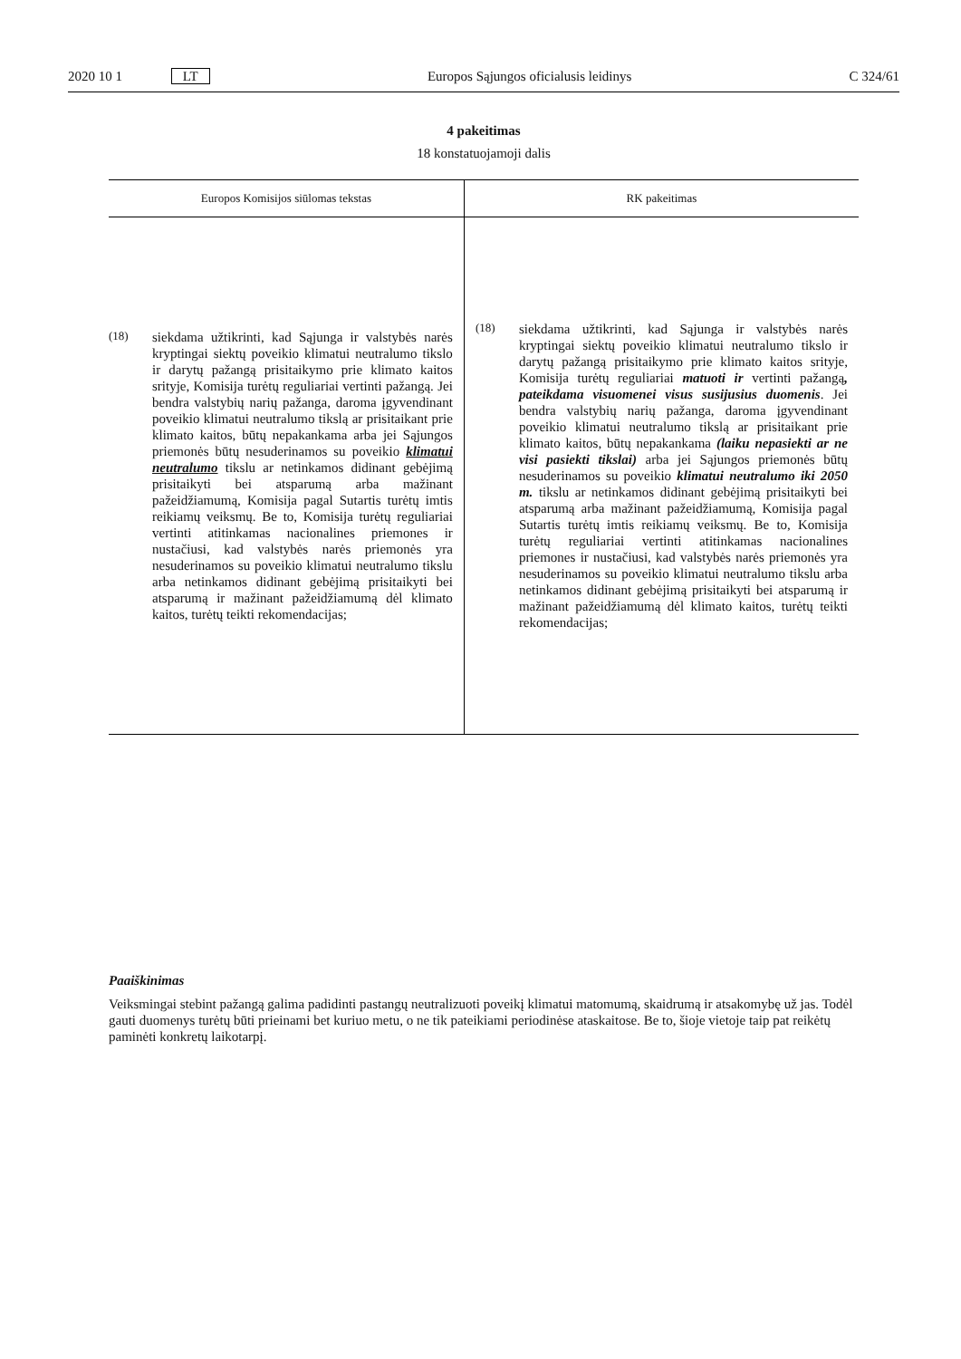2020 10 1 LT Europos Sąjungos oficialusis leidinys C 324/61
4 pakeitimas
18 konstatuojamoji dalis
| Europos Komisijos siūlomas tekstas | RK pakeitimas |
| --- | --- |
| (18) siekdama užtikrinti, kad Sąjunga ir valstybės narės kryptingai siektų poveikio klimatui neutralumo tikslo ir darytų pažangą prisitaikymo prie klimato kaitos srityje, Komisija turėtų reguliariai vertinti pažangą. Jei bendra valstybių narių pažanga, daroma įgyvendinant poveikio klimatui neutralumo tikslą ar prisitaikant prie klimato kaitos, būtų nepakankama arba jei Sąjungos priemonės būtų nesuderinamos su poveikio klimatui neutralumo tikslu ar netinkamos didinant gebėjimą prisitaikyti bei atsparumą arba mažinant pažeidžiamumą, Komisija pagal Sutartis turėtų imtis reikiamų veiksmų. Be to, Komisija turėtų reguliariai vertinti atitinkamas nacionalines priemones ir nustačiusi, kad valstybės narės priemonės yra nesuderinamos su poveikio klimatui neutralumo tikslu arba netinkamos didinant gebėjimą prisitaikyti bei atsparumą ir mažinant pažeidžiamumą dėl klimato kaitos, turėtų teikti rekomendacijas; | (18) siekdama užtikrinti, kad Sąjunga ir valstybės narės kryptingai siektų poveikio klimatui neutralumo tikslo ir darytų pažangą prisitaikymo prie klimato kaitos srityje, Komisija turėtų reguliariai matuoti ir vertinti pažangą , pateikdama visuomenei visus susijusius duomenis . Jei bendra valstybių narių pažanga, daroma įgyvendinant poveikio klimatui neutralumo tikslą ar prisitaikant prie klimato kaitos, būtų nepakankama (laiku nepasiekti ar ne visi pasiekti tikslai) arba jei Sąjungos priemonės būtų nesuderinamos su poveikio klimatui neutralumo iki 2050 m. tikslu ar netinkamos didinant gebėjimą prisitaikyti bei atsparumą arba mažinant pažeidžiamumą, Komisija pagal Sutartis turėtų imtis reikiamų veiksmų. Be to, Komisija turėtų reguliariai vertinti atitinkamas nacionalines priemones ir nustačiusi, kad valstybės narės priemonės yra nesuderinamos su poveikio klimatui neutralumo tikslu arba netinkamos didinant gebėjimą prisitaikyti bei atsparumą ir mažinant pažeidžiamumą dėl klimato kaitos, turėtų teikti rekomendacijas; |
Paaiškinimas
Veiksmingai stebint pažangą galima padidinti pastangų neutralizuoti poveikį klimatui matomumą, skaidrumą ir atsakomybę už jas. Todėl gauti duomenys turėtų būti prieinami bet kuriuo metu, o ne tik pateikiami periodinėse ataskaitose. Be to, šioje vietoje taip pat reikėtų paminėti konkretų laikotarpį.